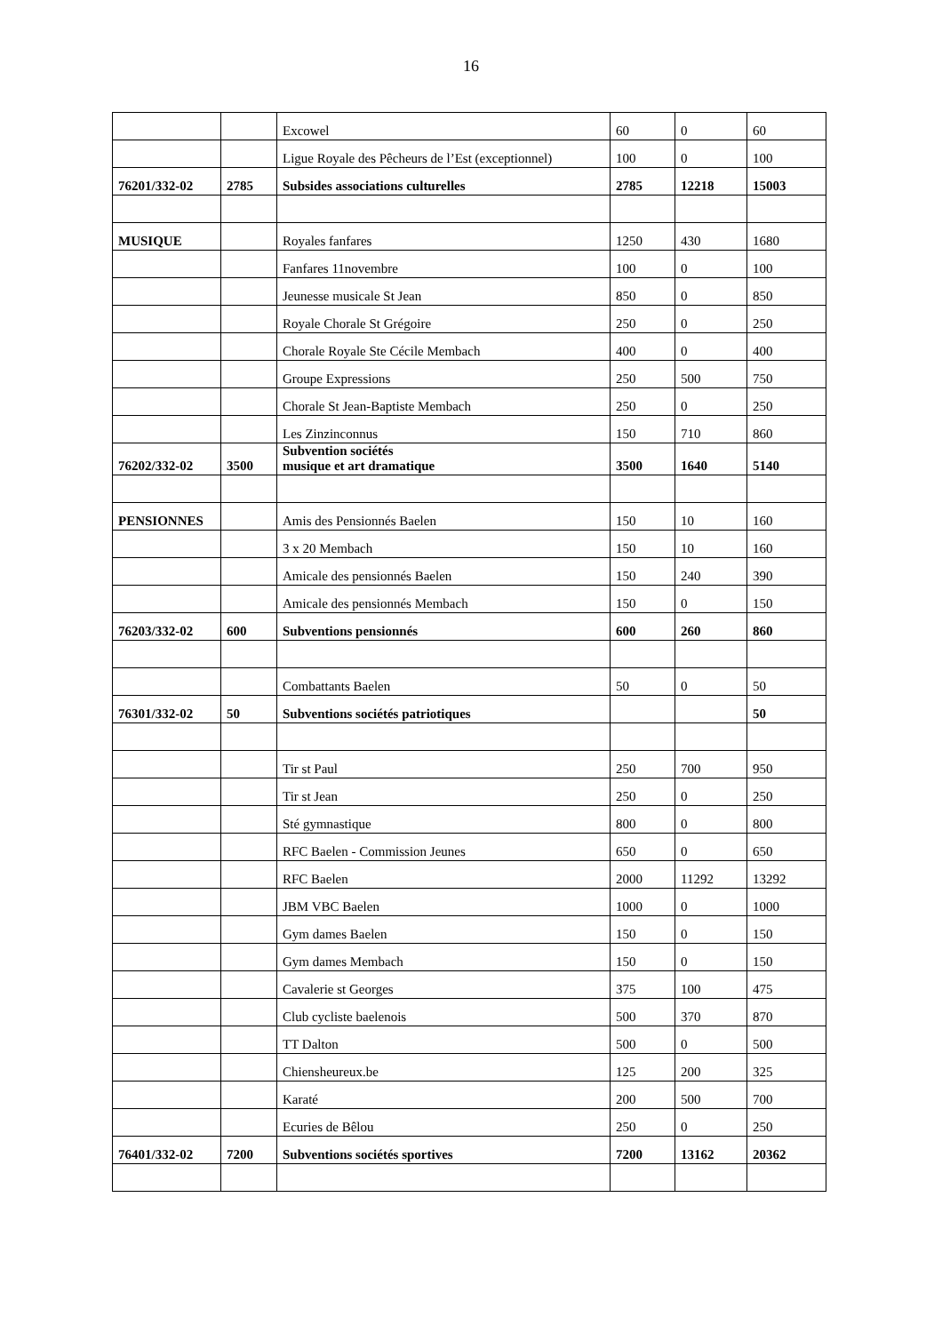16
| | | Excowel | 60 | 0 | 60 |
| | | Ligue Royale des Pêcheurs de l’Est (exceptionnel) | 100 | 0 | 100 |
| 76201/332-02 | 2785 | Subsides associations culturelles | 2785 | 12218 | 15003 |
| MUSIQUE | | Royales fanfares | 1250 | 430 | 1680 |
| | | Fanfares 11novembre | 100 | 0 | 100 |
| | | Jeunesse musicale St Jean | 850 | 0 | 850 |
| | | Royale Chorale St Grégoire | 250 | 0 | 250 |
| | | Chorale Royale Ste Cécile Membach | 400 | 0 | 400 |
| | | Groupe Expressions | 250 | 500 | 750 |
| | | Chorale St Jean-Baptiste Membach | 250 | 0 | 250 |
| | | Les Zinzinconnus | 150 | 710 | 860 |
| 76202/332-02 | 3500 | Subvention sociétés musique et art dramatique | 3500 | 1640 | 5140 |
| PENSIONNES | | Amis des Pensionnés Baelen | 150 | 10 | 160 |
| | | 3 x 20 Membach | 150 | 10 | 160 |
| | | Amicale des pensionnés Baelen | 150 | 240 | 390 |
| | | Amicale des pensionnés Membach | 150 | 0 | 150 |
| 76203/332-02 | 600 | Subventions pensionnés | 600 | 260 | 860 |
| | | Combattants Baelen | 50 | 0 | 50 |
| 76301/332-02 | 50 | Subventions sociétés patriotiques | | | 50 |
| | | Tir st Paul | 250 | 700 | 950 |
| | | Tir st Jean | 250 | 0 | 250 |
| | | Sté gymnastique | 800 | 0 | 800 |
| | | RFC Baelen - Commission Jeunes | 650 | 0 | 650 |
| | | RFC Baelen | 2000 | 11292 | 13292 |
| | | JBM VBC Baelen | 1000 | 0 | 1000 |
| | | Gym dames Baelen | 150 | 0 | 150 |
| | | Gym dames Membach | 150 | 0 | 150 |
| | | Cavalerie st Georges | 375 | 100 | 475 |
| | | Club cycliste baelenois | 500 | 370 | 870 |
| | | TT Dalton | 500 | 0 | 500 |
| | | Chiensheureux.be | 125 | 200 | 325 |
| | | Karaté | 200 | 500 | 700 |
| | | Ecuries de Bêlou | 250 | 0 | 250 |
| 76401/332-02 | 7200 | Subventions sociétés sportives | 7200 | 13162 | 20362 |